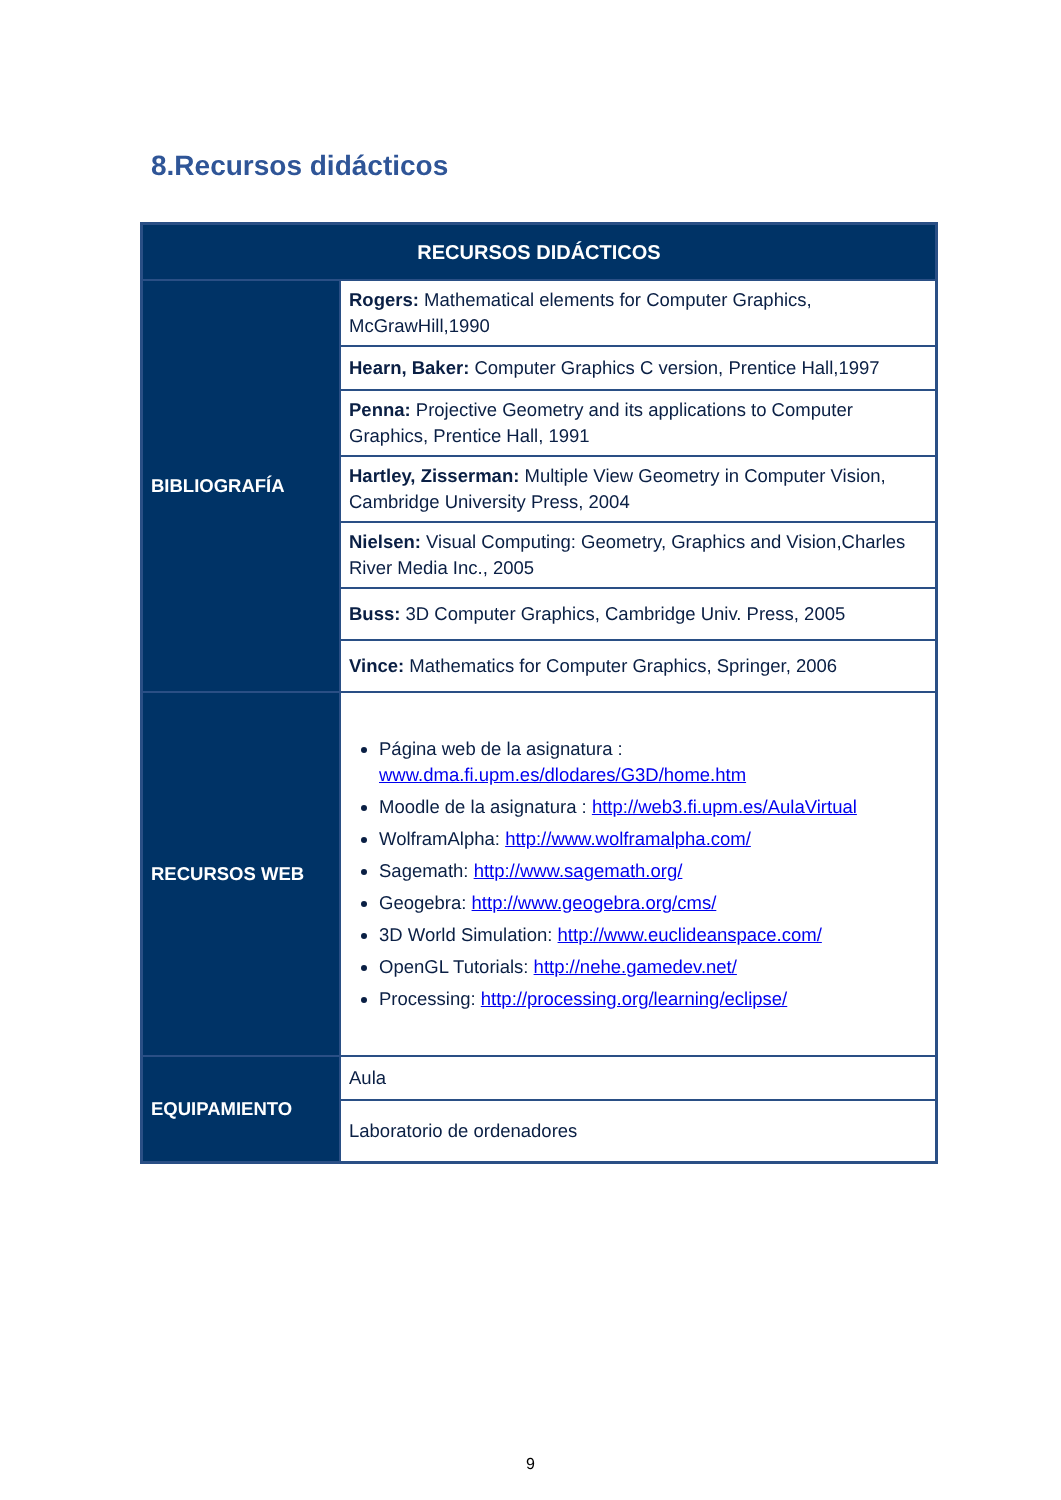8.Recursos didácticos
| RECURSOS DIDÁCTICOS | |
| --- | --- |
| BIBLIOGRAFÍA | Rogers: Mathematical elements for Computer Graphics, McGrawHill,1990 |
| | Hearn, Baker: Computer Graphics C version, Prentice Hall,1997 |
| | Penna: Projective Geometry and its applications to Computer Graphics, Prentice Hall, 1991 |
| | Hartley, Zisserman: Multiple View Geometry in Computer Vision, Cambridge University Press, 2004 |
| | Nielsen: Visual Computing: Geometry, Graphics and Vision,Charles River Media Inc., 2005 |
| | Buss: 3D Computer Graphics, Cambridge Univ. Press, 2005 |
| | Vince: Mathematics for Computer Graphics, Springer, 2006 |
| RECURSOS WEB | Página web de la asignatura : www.dma.fi.upm.es/dlodares/G3D/home.htm Moodle de la asignatura : http://web3.fi.upm.es/AulaVirtual WolframAlpha: http://www.wolframalpha.com/ Sagemath: http://www.sagemath.org/ Geogebra: http://www.geogebra.org/cms/ 3D World Simulation: http://www.euclideanspace.com/ OpenGL Tutorials: http://nehe.gamedev.net/ Processing: http://processing.org/learning/eclipse/ |
| EQUIPAMIENTO | Aula |
| | Laboratorio de ordenadores |
9